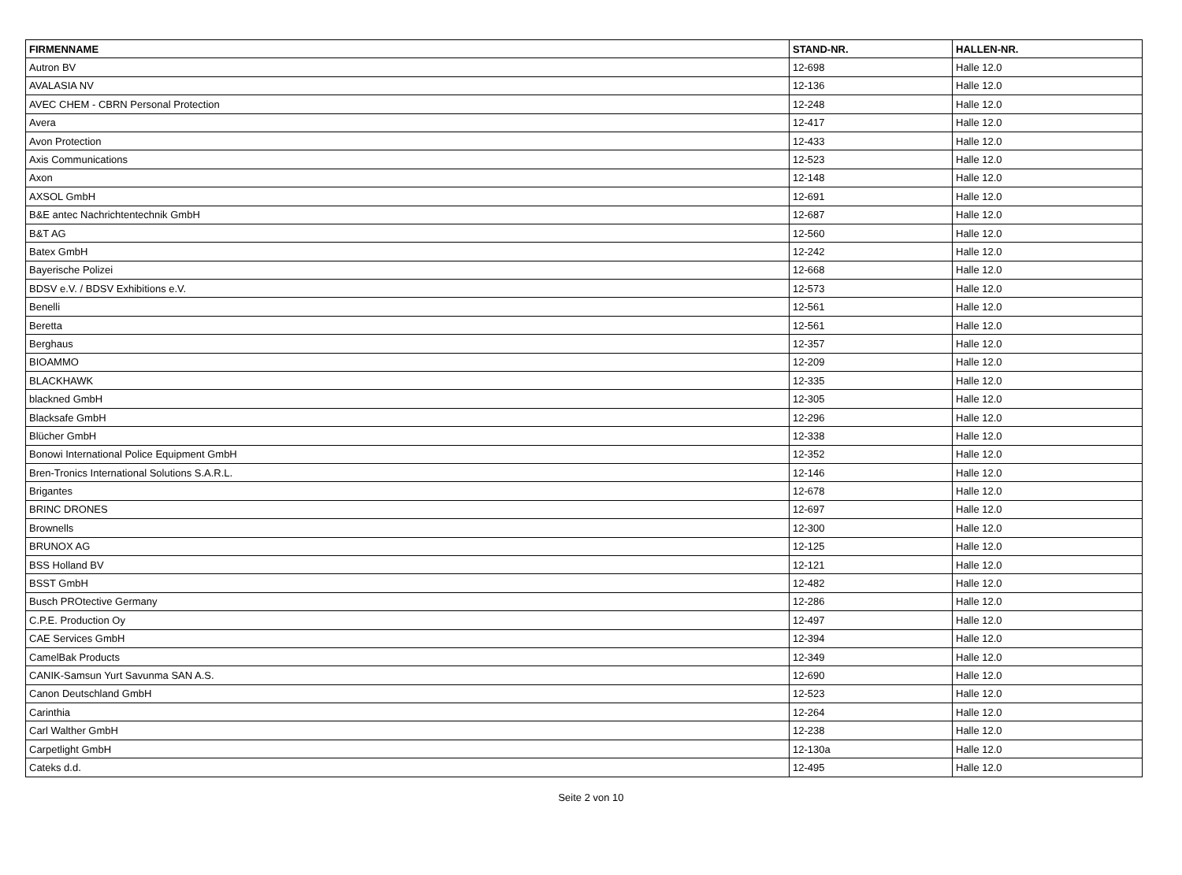| FIRMENNAME | STAND-NR. | HALLEN-NR. |
| --- | --- | --- |
| Autron BV | 12-698 | Halle 12.0 |
| AVALASIA NV | 12-136 | Halle 12.0 |
| AVEC CHEM - CBRN Personal Protection | 12-248 | Halle 12.0 |
| Avera | 12-417 | Halle 12.0 |
| Avon Protection | 12-433 | Halle 12.0 |
| Axis Communications | 12-523 | Halle 12.0 |
| Axon | 12-148 | Halle 12.0 |
| AXSOL GmbH | 12-691 | Halle 12.0 |
| B&E antec Nachrichtentechnik GmbH | 12-687 | Halle 12.0 |
| B&T AG | 12-560 | Halle 12.0 |
| Batex GmbH | 12-242 | Halle 12.0 |
| Bayerische Polizei | 12-668 | Halle 12.0 |
| BDSV e.V. / BDSV Exhibitions e.V. | 12-573 | Halle 12.0 |
| Benelli | 12-561 | Halle 12.0 |
| Beretta | 12-561 | Halle 12.0 |
| Berghaus | 12-357 | Halle 12.0 |
| BIOAMMO | 12-209 | Halle 12.0 |
| BLACKHAWK | 12-335 | Halle 12.0 |
| blackned GmbH | 12-305 | Halle 12.0 |
| Blacksafe GmbH | 12-296 | Halle 12.0 |
| Blücher GmbH | 12-338 | Halle 12.0 |
| Bonowi International Police Equipment GmbH | 12-352 | Halle 12.0 |
| Bren-Tronics International Solutions S.A.R.L. | 12-146 | Halle 12.0 |
| Brigantes | 12-678 | Halle 12.0 |
| BRINC DRONES | 12-697 | Halle 12.0 |
| Brownells | 12-300 | Halle 12.0 |
| BRUNOX AG | 12-125 | Halle 12.0 |
| BSS Holland BV | 12-121 | Halle 12.0 |
| BSST GmbH | 12-482 | Halle 12.0 |
| Busch PROtective Germany | 12-286 | Halle 12.0 |
| C.P.E. Production Oy | 12-497 | Halle 12.0 |
| CAE Services GmbH | 12-394 | Halle 12.0 |
| CamelBak Products | 12-349 | Halle 12.0 |
| CANIK-Samsun Yurt Savunma SAN A.S. | 12-690 | Halle 12.0 |
| Canon Deutschland GmbH | 12-523 | Halle 12.0 |
| Carinthia | 12-264 | Halle 12.0 |
| Carl Walther GmbH | 12-238 | Halle 12.0 |
| Carpetlight GmbH | 12-130a | Halle 12.0 |
| Cateks d.d. | 12-495 | Halle 12.0 |
Seite 2 von 10